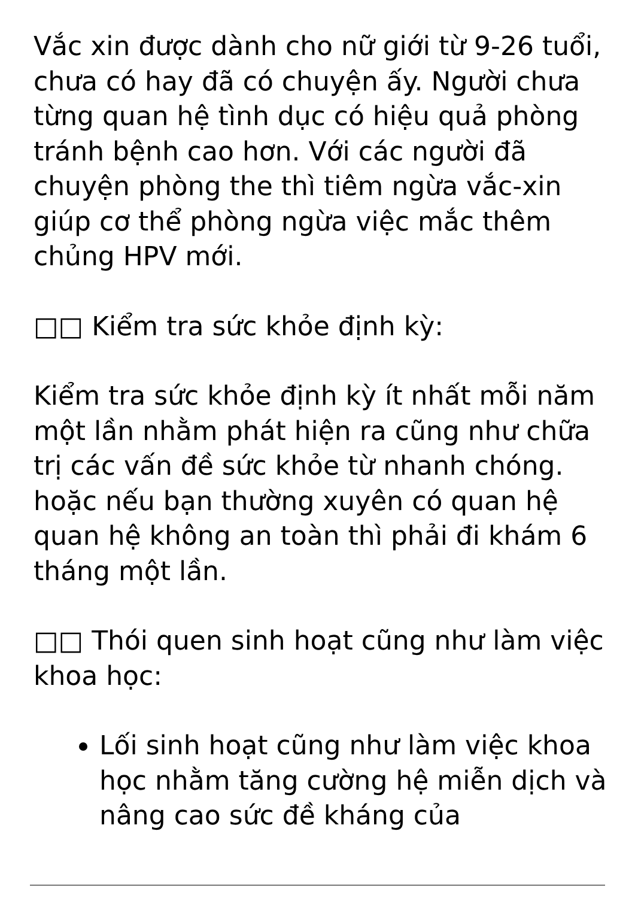Vắc xin được dành cho nữ giới từ 9-26 tuổi, chưa có hay đã có chuyện ấy. Người chưa từng quan hệ tình dục có hiệu quả phòng tránh bệnh cao hơn. Với các người đã chuyện phòng the thì tiêm ngừa vắc-xin giúp cơ thể phòng ngừa việc mắc thêm chủng HPV mới.
□□ Kiểm tra sức khỏe định kỳ:
Kiểm tra sức khỏe định kỳ ít nhất mỗi năm một lần nhằm phát hiện ra cũng như chữa trị các vấn đề sức khỏe từ nhanh chóng. hoặc nếu bạn thường xuyên có quan hệ quan hệ không an toàn thì phải đi khám 6 tháng một lần.
□□ Thói quen sinh hoạt cũng như làm việc khoa học:
Lối sinh hoạt cũng như làm việc khoa học nhằm tăng cường hệ miễn dịch và nâng cao sức đề kháng của